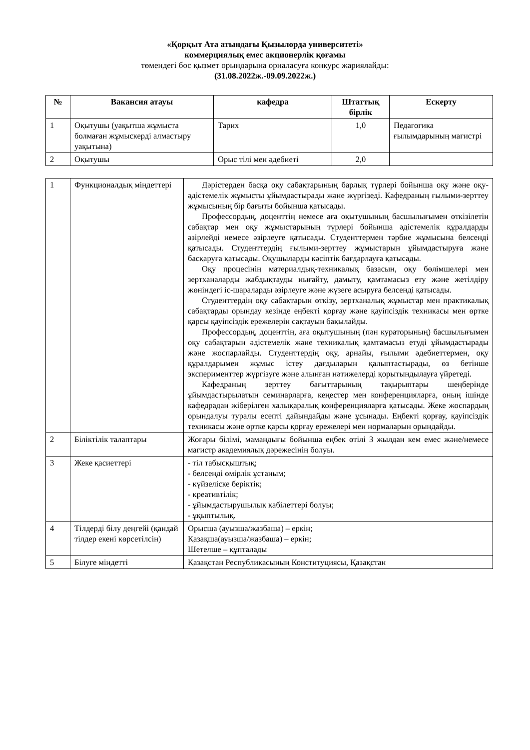«Қорқыт Ата атындағы Қызылорда университеті»
коммерциялық емес акционерлік қоғамы
төмендегі бос қызмет орындарына орналасуға конкурс жариялайды:
(31.08.2022ж.-09.09.2022ж.)
| № | Вакансия атауы | кафедра | Штаттық бірлік | Ескерту |
| --- | --- | --- | --- | --- |
| 1 | Оқытушы (уақытша жұмыста болмаған жұмыскерді алмастыру уақытына) | Тарих | 1,0 | Педагогика ғылымдарының магистрі |
| 2 | Оқытушы | Орыс тілі мен әдебиеті | 2,0 | |
| 1 | Функционалдық міндеттері | Дәрістерден басқа оқу сабақтарының барлық түрлері бойынша оқу және оқу-әдістемелік жұмысты ұйымдастырады және жүргізеді. Кафедраның ғылыми-зерттеу жұмысының бір бағыты бойынша қатысады. Профессордың, доценттің немесе аға оқытушының басшылығымен өткізілетін сабақтар мен оқу жұмыстарының түрлері бойынша әдістемелік құралдарды әзірлейді немесе әзірлеуге қатысады. Студенттермен тәрбие жұмысына белсенді қатысады. Студенттердің ғылыми-зерттеу жұмыстарын ұйымдастыруға және басқаруға қатысады. Оқушыларды кәсіптік бағдарлауға қатысады. Оқу процесінің материалдық-техникалық базасын, оқу бөлімшелері мен зертханаларды жабдықтауды нығайту, дамыту, қамтамасыз ету және жетілдіру жөніндегі іс-шараларды әзірлеуге және жүзеге асыруға белсенді қатысады. Студенттердің оқу сабақтарын өткізу, зертханалық жұмыстар мен практикалық сабақтарды орындау кезінде еңбекті қорғау және қауіпсіздік техникасы мен өртке қарсы қауіпсіздік ережелерін сақтауын бақылайды. Профессордың, доценттің, аға оқытушының (пән кураторының) басшылығымен оқу сабақтарын әдістемелік және техникалық қамтамасыз етуді ұйымдастырады және жоспарлайды. Студенттердің оқу, арнайы, ғылыми әдебиеттермен, оқу құралдарымен жұмыс істеу дағдыларын қалыптастырады, өз бетінше эксперименттер жүргізуге және алынған нәтижелерді қорытындылауға үйретеді. Кафедраның зерттеу бағыттарының тақырыптары шеңберінде ұйымдастырылатын семинарларға, кеңестер мен конференцияларға, оның ішінде кафедрадан жіберілген халықаралық конференцияларға қатысады. Жеке жоспардың орындалуы туралы есепті дайындайды және ұсынады. Еңбекті қорғау, қауіпсіздік техникасы және өртке қарсы қорғау ережелері мен нормаларын орындайды. |
| 2 | Біліктілік талаптары | Жоғары білімі, мамандығы бойынша еңбек өтілі 3 жылдан кем емес және/немесе магистр академиялық дәрежесінің болуы. |
| 3 | Жеке қасиеттері | - тіл табысқыштық; - белсенді өмірлік ұстаным; - күйзеліске беріктік; - креативтілік; - ұйымдастырушылық қабілеттері болуы; - ұқыптылық. |
| 4 | Тілдерді білу деңгейі (қандай тілдер екені көрсетілсін) | Орысша (ауызша/жазбаша) – еркін; Қазақша(ауызша/жазбаша) – еркін; Шетелше – құпталады |
| 5 | Білуге міндетті | Қазақстан Республикасының Конституциясы, Қазақстан |